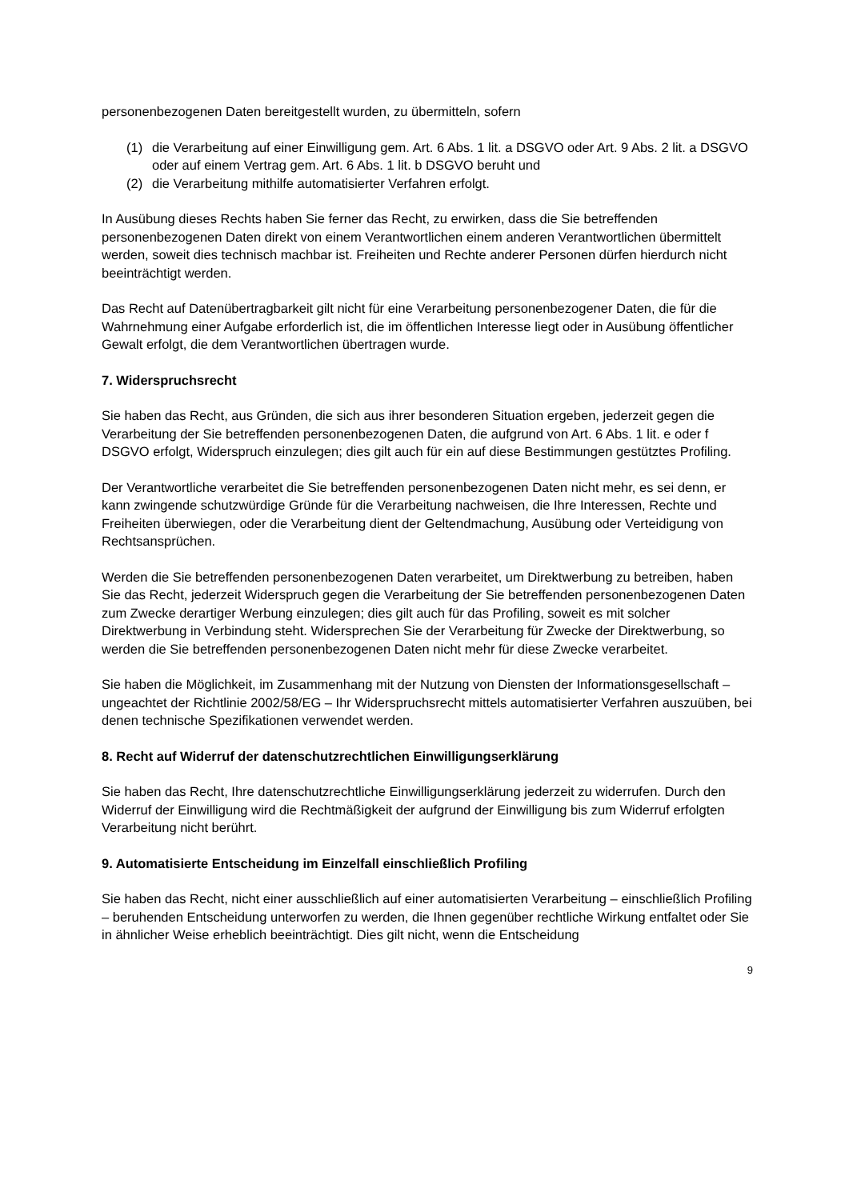personenbezogenen Daten bereitgestellt wurden, zu übermitteln, sofern
(1) die Verarbeitung auf einer Einwilligung gem. Art. 6 Abs. 1 lit. a DSGVO oder Art. 9 Abs. 2 lit. a DSGVO oder auf einem Vertrag gem. Art. 6 Abs. 1 lit. b DSGVO beruht und
(2) die Verarbeitung mithilfe automatisierter Verfahren erfolgt.
In Ausübung dieses Rechts haben Sie ferner das Recht, zu erwirken, dass die Sie betreffenden personenbezogenen Daten direkt von einem Verantwortlichen einem anderen Verantwortlichen übermittelt werden, soweit dies technisch machbar ist. Freiheiten und Rechte anderer Personen dürfen hierdurch nicht beeinträchtigt werden.
Das Recht auf Datenübertragbarkeit gilt nicht für eine Verarbeitung personenbezogener Daten, die für die Wahrnehmung einer Aufgabe erforderlich ist, die im öffentlichen Interesse liegt oder in Ausübung öffentlicher Gewalt erfolgt, die dem Verantwortlichen übertragen wurde.
7. Widerspruchsrecht
Sie haben das Recht, aus Gründen, die sich aus ihrer besonderen Situation ergeben, jederzeit gegen die Verarbeitung der Sie betreffenden personenbezogenen Daten, die aufgrund von Art. 6 Abs. 1 lit. e oder f DSGVO erfolgt, Widerspruch einzulegen; dies gilt auch für ein auf diese Bestimmungen gestütztes Profiling.
Der Verantwortliche verarbeitet die Sie betreffenden personenbezogenen Daten nicht mehr, es sei denn, er kann zwingende schutzwürdige Gründe für die Verarbeitung nachweisen, die Ihre Interessen, Rechte und Freiheiten überwiegen, oder die Verarbeitung dient der Geltendmachung, Ausübung oder Verteidigung von Rechtsansprüchen.
Werden die Sie betreffenden personenbezogenen Daten verarbeitet, um Direktwerbung zu betreiben, haben Sie das Recht, jederzeit Widerspruch gegen die Verarbeitung der Sie betreffenden personenbezogenen Daten zum Zwecke derartiger Werbung einzulegen; dies gilt auch für das Profiling, soweit es mit solcher Direktwerbung in Verbindung steht. Widersprechen Sie der Verarbeitung für Zwecke der Direktwerbung, so werden die Sie betreffenden personenbezogenen Daten nicht mehr für diese Zwecke verarbeitet.
Sie haben die Möglichkeit, im Zusammenhang mit der Nutzung von Diensten der Informationsgesellschaft – ungeachtet der Richtlinie 2002/58/EG – Ihr Widerspruchsrecht mittels automatisierter Verfahren auszuüben, bei denen technische Spezifikationen verwendet werden.
8. Recht auf Widerruf der datenschutzrechtlichen Einwilligungserklärung
Sie haben das Recht, Ihre datenschutzrechtliche Einwilligungserklärung jederzeit zu widerrufen. Durch den Widerruf der Einwilligung wird die Rechtmäßigkeit der aufgrund der Einwilligung bis zum Widerruf erfolgten Verarbeitung nicht berührt.
9. Automatisierte Entscheidung im Einzelfall einschließlich Profiling
Sie haben das Recht, nicht einer ausschließlich auf einer automatisierten Verarbeitung – einschließlich Profiling – beruhenden Entscheidung unterworfen zu werden, die Ihnen gegenüber rechtliche Wirkung entfaltet oder Sie in ähnlicher Weise erheblich beeinträchtigt. Dies gilt nicht, wenn die Entscheidung
9